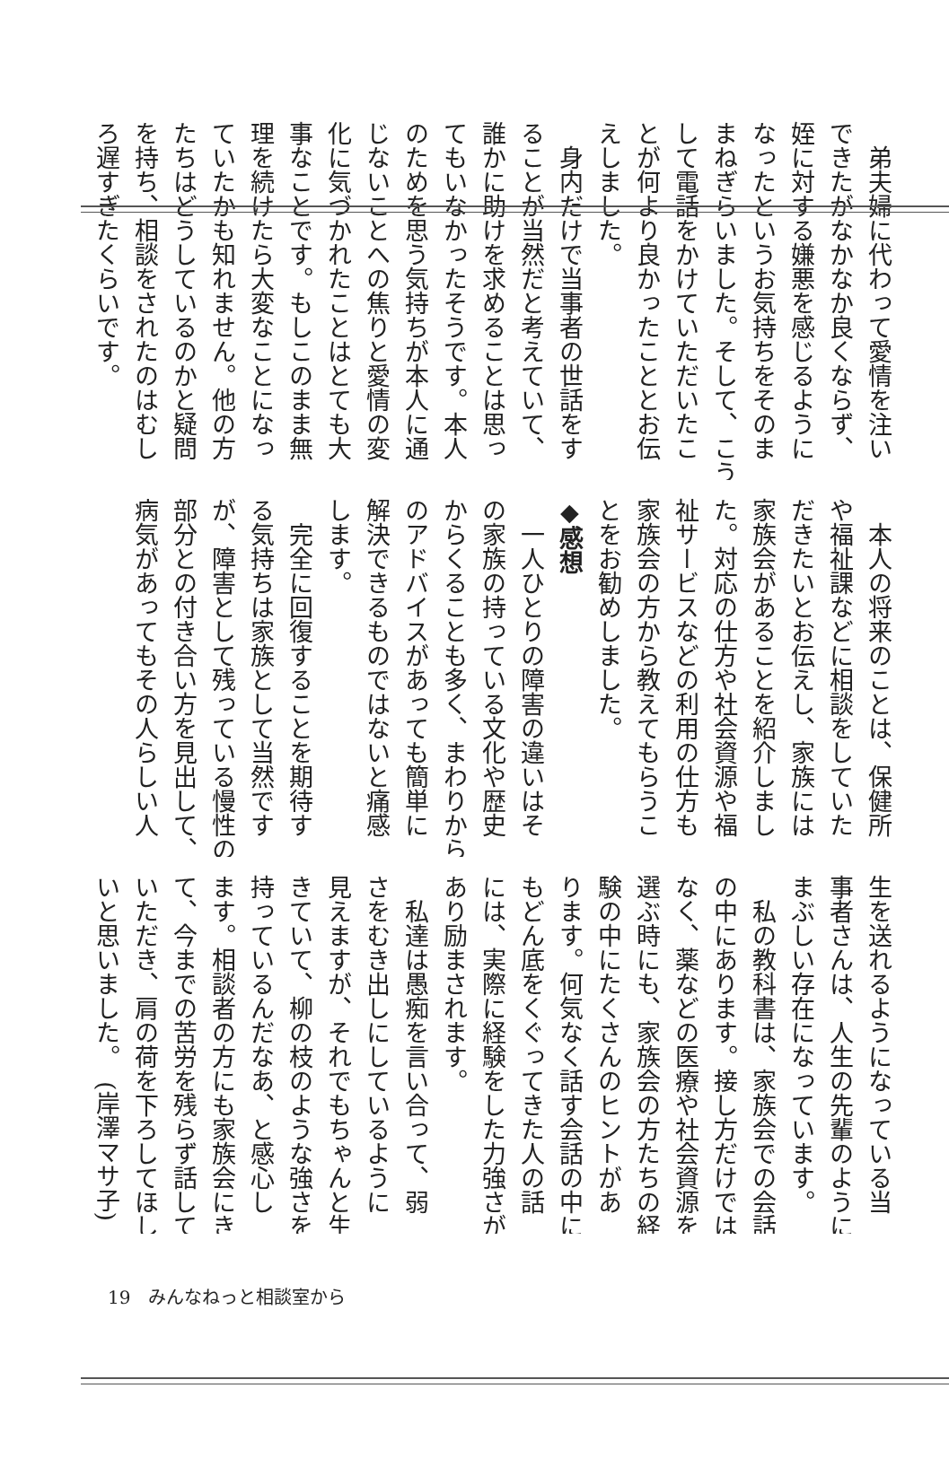弟夫婦に代わって愛情を注い
できたがなかなか良くならず、
姪に対する嫌悪を感じるように
なったというお気持ちをそのま
まねぎらいました。そして、こう
して電話をかけていただいたこ
とが何より良かったこととお伝
えしました。
　身内だけで当事者の世話をす
ることが当然だと考えていて、
誰かに助けを求めることは思っ
てもいなかったそうです。本人
のためを思う気持ちが本人に通
じないことへの焦りと愛情の変
化に気づかれたことはとても大
事なことです。もしこのまま無
理を続けたら大変なことになっ
ていたかも知れません。他の方
たちはどうしているのかと疑問
を持ち、相談をされたのはむし
ろ遅すぎたくらいです。
　本人の将来のことは、保健所
や福祉課などに相談をしていた
だきたいとお伝えし、家族には
家族会があることを紹介しまし
た。対応の仕方や社会資源や福
祉サービスなどの利用の仕方も
家族会の方から教えてもらうこ
とをお勧めしました。
◆感想
　一人ひとりの障害の違いはそ
の家族の持っている文化や歴史
からくることも多く、まわりから
のアドバイスがあっても簡単に
解決できるものではないと痛感
します。
　完全に回復することを期待す
る気持ちは家族として当然です
が、障害として残っている慢性の
部分との付き合い方を見出して、
病気があってもその人らしい人
生を送れるようになっている当
事者さんは、人生の先輩のように
まぶしい存在になっています。
　私の教科書は、家族会での会話
の中にあります。接し方だけでは
なく、薬などの医療や社会資源を
選ぶ時にも、家族会の方たちの経
験の中にたくさんのヒントがあ
ります。何気なく話す会話の中に
もどん底をくぐってきた人の話
には、実際に経験をした力強さが
あり励まされます。
　私達は愚痴を言い合って、弱
さをむき出しにしているように
見えますが、それでもちゃんと生
きていて、柳の枝のような強さを
持っているんだなあ、と感心し
ます。相談者の方にも家族会にき
て、今までの苦労を残らず話して
いただき、肩の荷を下ろしてほし
いと思いました。　(岸澤マサ子)
19　みんなねっと相談室から